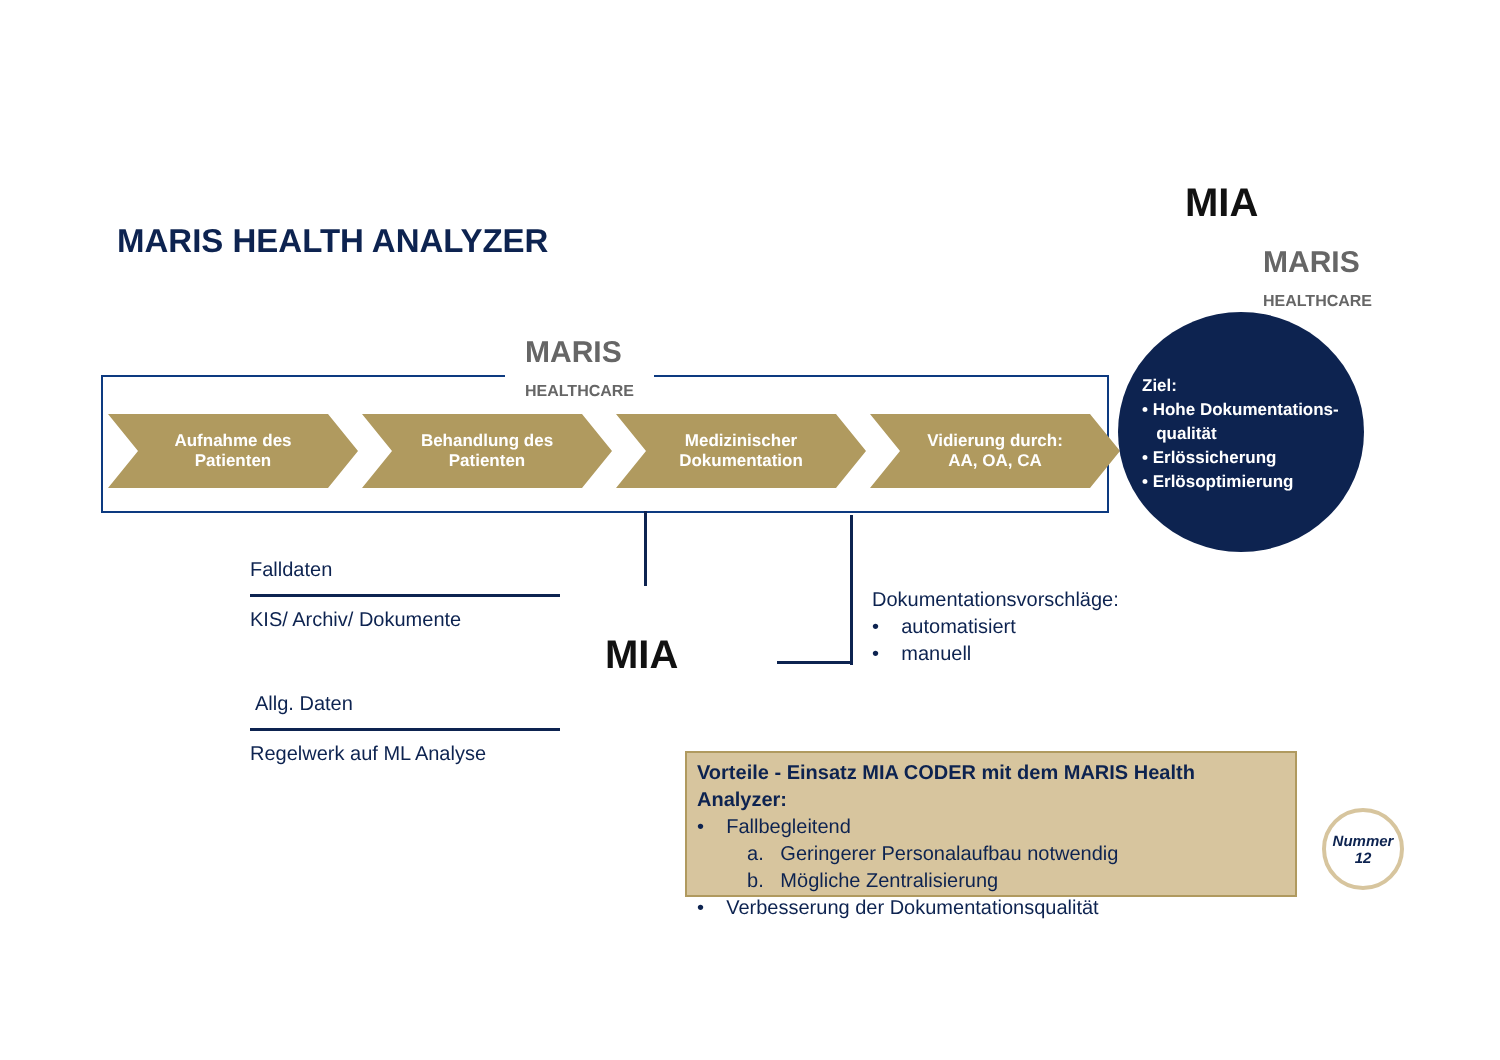MARIS HEALTH ANALYZER
MIA
MARIS
HEALTHCARE
MARIS
HEALTHCARE
Aufnahme des
Patienten
Behandlung des
Patienten
Medizinischer
Dokumentation
Vidierung durch:
AA, OA, CA
Ziel:
• Hohe Dokumentations-
qualität
• Erlössicherung
• Erlösoptimierung
Falldaten
KIS/ Archiv/ Dokumente
Allg. Daten
Regelwerk auf ML Analyse
MIA
Dokumentationsvorschläge:
• automatisiert
• manuell
Vorteile - Einsatz MIA CODER mit dem MARIS Health Analyzer:
• Fallbegleitend
a. Geringerer Personalaufbau notwendig
b. Mögliche Zentralisierung
• Verbesserung der Dokumentationsqualität
Nummer
12